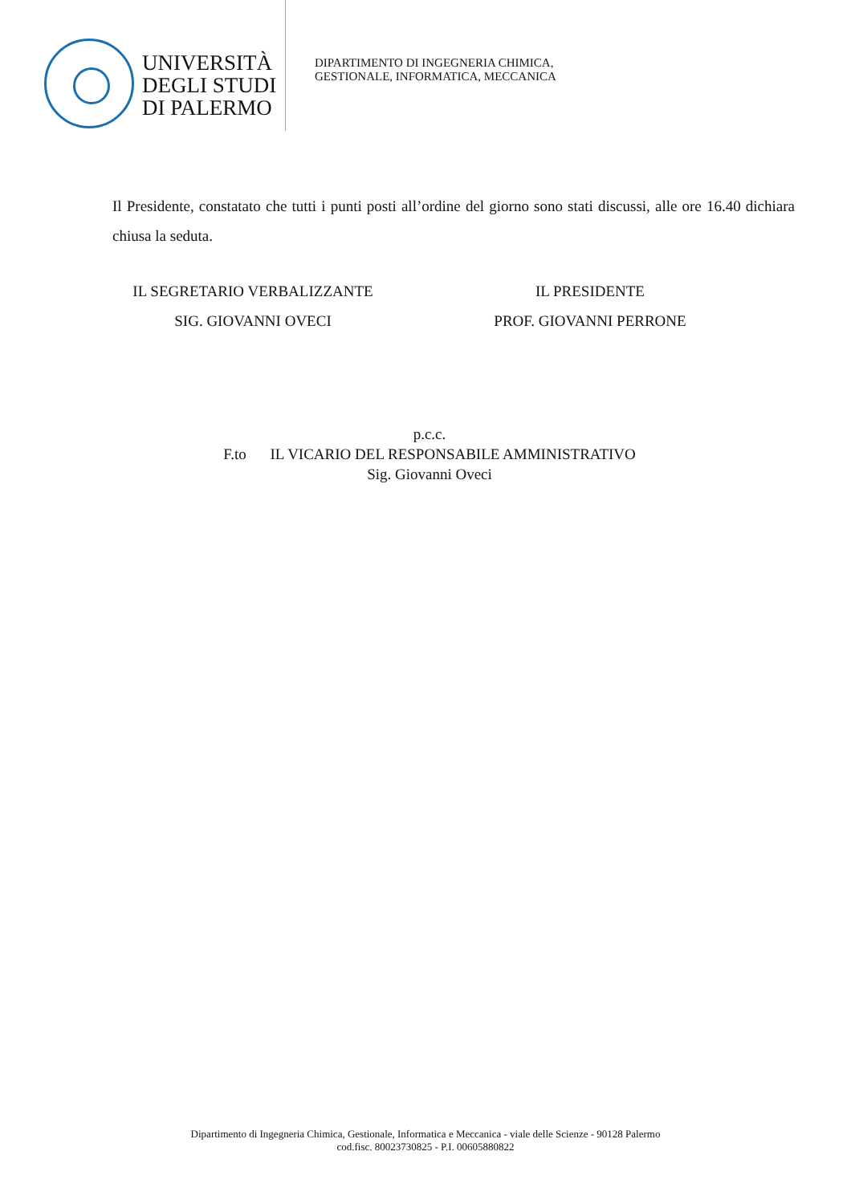UNIVERSITÀ
DEGLI STUDI
DI PALERMO
DIPARTIMENTO DI INGEGNERIA CHIMICA,
GESTIONALE, INFORMATICA, MECCANICA
Il Presidente, constatato che tutti i punti posti all’ordine del giorno sono stati discussi, alle ore 16.40 dichiara chiusa la seduta.
IL SEGRETARIO VERBALIZZANTE
SIG. GIOVANNI OVECI
IL PRESIDENTE
PROF. GIOVANNI PERRONE
p.c.c.
F.to IL VICARIO DEL RESPONSABILE AMMINISTRATIVO
Sig. Giovanni Oveci
Dipartimento di Ingegneria Chimica, Gestionale, Informatica e Meccanica - viale delle Scienze - 90128 Palermo
cod.fisc. 80023730825 - P.I. 00605880822